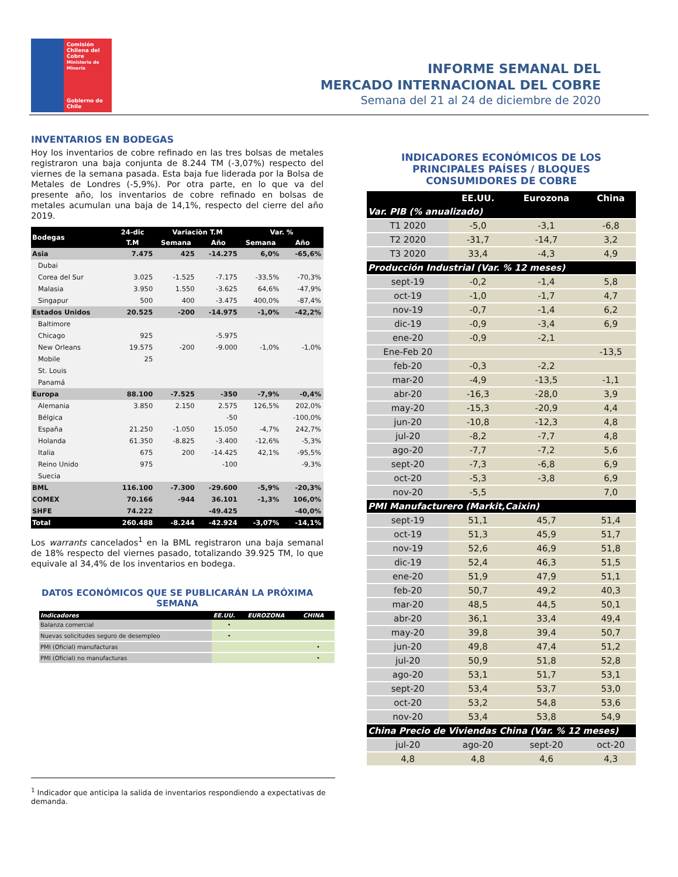Comisión
Chilena del
Cobre
Ministerio de Minería
Gobierno de Chile
INFORME SEMANAL DEL
MERCADO INTERNACIONAL DEL COBRE
Semana del 21 al 24 de diciembre de 2020
INVENTARIOS EN BODEGAS
Hoy los inventarios de cobre refinado en las tres bolsas de metales registraron una baja conjunta de 8.244 TM (-3,07%) respecto del viernes de la semana pasada. Esta baja fue liderada por la Bolsa de Metales de Londres (-5,9%). Por otra parte, en lo que va del presente año, los inventarios de cobre refinado en bolsas de metales acumulan una baja de 14,1%, respecto del cierre del año 2019.
| Bodegas | 24-dic | Variaciòn T.M | | Var. % | |
| --- | --- | --- | --- | --- | --- |
| | T.M | Semana | Año | Semana | Año |
| Asia | 7.475 | 425 | -14.275 | 6,0% | -65,6% |
| Dubai | | | | | |
| Corea del Sur | 3.025 | -1.525 | -7.175 | -33,5% | -70,3% |
| Malasia | 3.950 | 1.550 | -3.625 | 64,6% | -47,9% |
| Singapur | 500 | 400 | -3.475 | 400,0% | -87,4% |
| Estados Unidos | 20.525 | -200 | -14.975 | -1,0% | -42,2% |
| Baltimore | | | | | |
| Chicago | 925 | | -5.975 | | |
| New Orleans | 19.575 | -200 | -9.000 | -1,0% | -1,0% |
| Mobile | 25 | | | | |
| St. Louis | | | | | |
| Panamá | | | | | |
| Europa | 88.100 | -7.525 | -350 | -7,9% | -0,4% |
| Alemania | 3.850 | 2.150 | 2.575 | 126,5% | 202,0% |
| Bélgica | | | -50 | | -100,0% |
| España | 21.250 | -1.050 | 15.050 | -4,7% | 242,7% |
| Holanda | 61.350 | -8.825 | -3.400 | -12,6% | -5,3% |
| Italia | 675 | 200 | -14.425 | 42,1% | -95,5% |
| Reino Unido | 975 | | -100 | | -9,3% |
| Suecia | | | | | |
| BML | 116.100 | -7.300 | -29.600 | -5,9% | -20,3% |
| COMEX | 70.166 | -944 | 36.101 | -1,3% | 106,0% |
| SHFE | 74.222 | | -49.425 | | -40,0% |
| Total | 260.488 | -8.244 | -42.924 | -3,07% | -14,1% |
Los warrants cancelados<sup>1</sup> en la BML registraron una baja semanal de 18% respecto del viernes pasado, totalizando 39.925 TM, lo que equivale al 34,4% de los inventarios en bodega.
DAT0S ECONÓMICOS QUE SE PUBLICARÁN LA PRÓXIMA SEMANA
| Indicadores | EE.UU. | EUROZONA | CHINA |
| --- | --- | --- | --- |
| Balanza comercial | • | | |
| Nuevas solicitudes seguro de desempleo | • | | |
| PMI (Oficial) manufacturas | | | • |
| PMI (Oficial) no manufacturas | | | • |
INDICADORES ECONÓMICOS DE LOS PRINCIPALES PAÍSES / BLOQUES CONSUMIDORES DE COBRE
| | EE.UU. | Eurozona | China |
| --- | --- | --- | --- |
| Var. PIB (% anualizado) | | | |
| T1 2020 | -5,0 | -3,1 | -6,8 |
| T2 2020 | -31,7 | -14,7 | 3,2 |
| T3 2020 | 33,4 | -4,3 | 4,9 |
| Producción Industrial (Var. % 12 meses) | | | |
| sept-19 | -0,2 | -1,4 | 5,8 |
| oct-19 | -1,0 | -1,7 | 4,7 |
| nov-19 | -0,7 | -1,4 | 6,2 |
| dic-19 | -0,9 | -3,4 | 6,9 |
| ene-20 | -0,9 | -2,1 | |
| Ene-Feb 20 | | | -13,5 |
| feb-20 | -0,3 | -2,2 | |
| mar-20 | -4,9 | -13,5 | -1,1 |
| abr-20 | -16,3 | -28,0 | 3,9 |
| may-20 | -15,3 | -20,9 | 4,4 |
| jun-20 | -10,8 | -12,3 | 4,8 |
| jul-20 | -8,2 | -7,7 | 4,8 |
| ago-20 | -7,7 | -7,2 | 5,6 |
| sept-20 | -7,3 | -6,8 | 6,9 |
| oct-20 | -5,3 | -3,8 | 6,9 |
| nov-20 | -5,5 | | 7,0 |
| PMI Manufacturero (Markit,Caixin) | | | |
| sept-19 | 51,1 | 45,7 | 51,4 |
| oct-19 | 51,3 | 45,9 | 51,7 |
| nov-19 | 52,6 | 46,9 | 51,8 |
| dic-19 | 52,4 | 46,3 | 51,5 |
| ene-20 | 51,9 | 47,9 | 51,1 |
| feb-20 | 50,7 | 49,2 | 40,3 |
| mar-20 | 48,5 | 44,5 | 50,1 |
| abr-20 | 36,1 | 33,4 | 49,4 |
| may-20 | 39,8 | 39,4 | 50,7 |
| jun-20 | 49,8 | 47,4 | 51,2 |
| jul-20 | 50,9 | 51,8 | 52,8 |
| ago-20 | 53,1 | 51,7 | 53,1 |
| sept-20 | 53,4 | 53,7 | 53,0 |
| oct-20 | 53,2 | 54,8 | 53,6 |
| nov-20 | 53,4 | 53,8 | 54,9 |
| China Precio de Viviendas China (Var. % 12 meses) | | | |
| jul-20 | ago-20 | sept-20 | oct-20 |
| 4,8 | 4,8 | 4,6 | 4,3 |
<sup>1</sup> Indicador que anticipa la salida de inventarios respondiendo a expectativas de demanda.